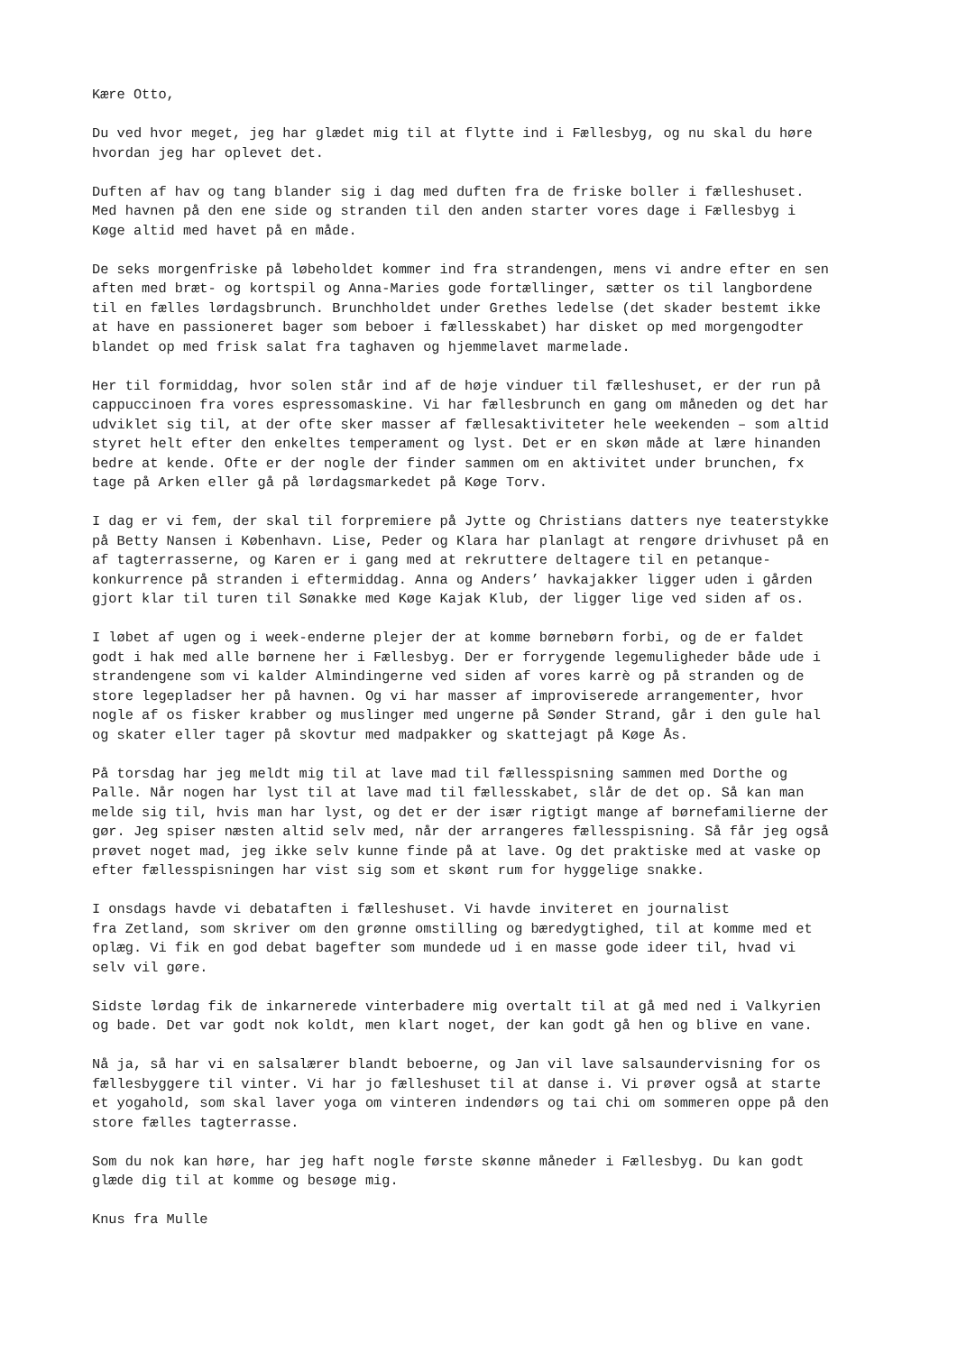Kære Otto,
Du ved hvor meget, jeg har glædet mig til at flytte ind i Fællesbyg, og nu skal du høre hvordan jeg har oplevet det.
Duften af hav og tang blander sig i dag med duften fra de friske boller i fælleshuset. Med havnen på den ene side og stranden til den anden starter vores dage i Fællesbyg i Køge altid med havet på en måde.
De seks morgenfriske på løbeholdet kommer ind fra strandengen, mens vi andre efter en sen aften med bræt- og kortspil og Anna-Maries gode fortællinger, sætter os til langbordene til en fælles lørdagsbrunch. Brunchholdet under Grethes ledelse (det skader bestemt ikke at have en passioneret bager som beboer i fællesskabet) har disket op med morgengodter blandet op med frisk salat fra taghaven og hjemmelavet marmelade.
Her til formiddag, hvor solen står ind af de høje vinduer til fælleshuset, er der run på cappuccinoen fra vores espressomaskine. Vi har fællesbrunch en gang om måneden og det har udviklet sig til, at der ofte sker masser af fællesaktiviteter hele weekenden – som altid styret helt efter den enkeltes temperament og lyst. Det er en skøn måde at lære hinanden bedre at kende. Ofte er der nogle der finder sammen om en aktivitet under brunchen, fx tage på Arken eller gå på lørdagsmarkedet på Køge Torv.
I dag er vi fem, der skal til forpremiere på Jytte og Christians datters nye teaterstykke på Betty Nansen i København. Lise, Peder og Klara har planlagt at rengøre drivhuset på en af tagterrasserne, og Karen er i gang med at rekruttere deltagere til en petanque- konkurrence på stranden i eftermiddag. Anna og Anders’ havkajakker ligger uden i gården gjort klar til turen til Sønakke med Køge Kajak Klub, der ligger lige ved siden af os.
I løbet af ugen og i week-enderne plejer der at komme børnebørn forbi, og de er faldet godt i hak med alle børnene her i Fællesbyg. Der er forrygende legemuligheder både ude i strandengene som vi kalder Almindingerne ved siden af vores karrè og på stranden og de store legepladser her på havnen. Og vi har masser af improviserede arrangementer, hvor nogle af os fisker krabber og muslinger med ungerne på Sønder Strand, går i den gule hal og skater eller tager på skovtur med madpakker og skattejagt på Køge Ås.
På torsdag har jeg meldt mig til at lave mad til fællesspisning sammen med Dorthe og Palle. Når nogen har lyst til at lave mad til fællesskabet, slår de det op. Så kan man melde sig til, hvis man har lyst, og det er der især rigtigt mange af børnefamilierne der gør. Jeg spiser næsten altid selv med, når der arrangeres fællesspisning. Så får jeg også prøvet noget mad, jeg ikke selv kunne finde på at lave. Og det praktiske med at vaske op efter fællesspisningen har vist sig som et skønt rum for hyggelige snakke.
I onsdags havde vi debataften i fælleshuset. Vi havde inviteret en journalist fra Zetland, som skriver om den grønne omstilling og bæredygtighed, til at komme med et oplæg. Vi fik en god debat bagefter som mundede ud i en masse gode ideer til, hvad vi selv vil gøre.
Sidste lørdag fik de inkarnerede vinterbadere mig overtalt til at gå med ned i Valkyrien og bade. Det var godt nok koldt, men klart noget, der kan godt gå hen og blive en vane.
Nå ja, så har vi en salsalærer blandt beboerne, og Jan vil lave salsaundervisning for os fællesbyggere til vinter. Vi har jo fælleshuset til at danse i. Vi prøver også at starte et yogahold, som skal laver yoga om vinteren indendørs og tai chi om sommeren oppe på den store fælles tagterrasse.
Som du nok kan høre, har jeg haft nogle første skønne måneder i Fællesbyg. Du kan godt glæde dig til at komme og besøge mig.
Knus fra Mulle